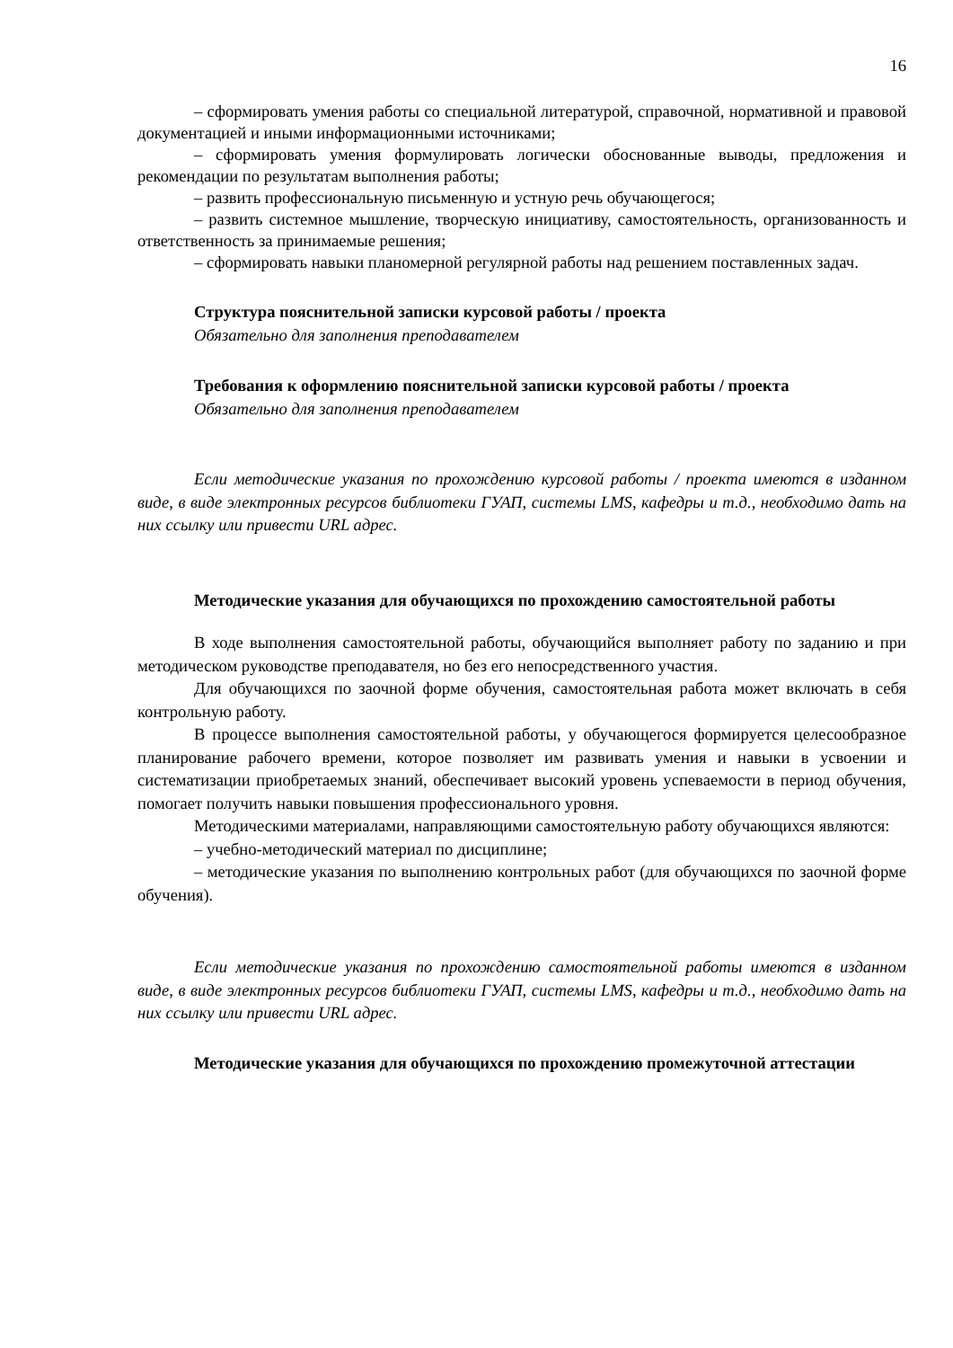16
– сформировать умения работы со специальной литературой, справочной, нормативной и правовой документацией и иными информационными источниками;
– сформировать умения формулировать логически обоснованные выводы, предложения и рекомендации по результатам выполнения работы;
– развить профессиональную письменную и устную речь обучающегося;
– развить системное мышление, творческую инициативу, самостоятельность, организованность и ответственность за принимаемые решения;
– сформировать навыки планомерной регулярной работы над решением поставленных задач.
Структура пояснительной записки курсовой работы / проекта
Обязательно для заполнения преподавателем
Требования к оформлению пояснительной записки курсовой работы / проекта
Обязательно для заполнения преподавателем
Если методические указания по прохождению курсовой работы / проекта имеются в изданном виде, в виде электронных ресурсов библиотеки ГУАП, системы LMS, кафедры и т.д., необходимо дать на них ссылку или привести URL адрес.
Методические указания для обучающихся по прохождению самостоятельной работы
В ходе выполнения самостоятельной работы, обучающийся выполняет работу по заданию и при методическом руководстве преподавателя, но без его непосредственного участия.
Для обучающихся по заочной форме обучения, самостоятельная работа может включать в себя контрольную работу.
В процессе выполнения самостоятельной работы, у обучающегося формируется целесообразное планирование рабочего времени, которое позволяет им развивать умения и навыки в усвоении и систематизации приобретаемых знаний, обеспечивает высокий уровень успеваемости в период обучения, помогает получить навыки повышения профессионального уровня.
Методическими материалами, направляющими самостоятельную работу обучающихся являются:
– учебно-методический материал по дисциплине;
– методические указания по выполнению контрольных работ (для обучающихся по заочной форме обучения).
Если методические указания по прохождению самостоятельной работы имеются в изданном виде, в виде электронных ресурсов библиотеки ГУАП, системы LMS, кафедры и т.д., необходимо дать на них ссылку или привести URL адрес.
Методические указания для обучающихся по прохождению промежуточной аттестации